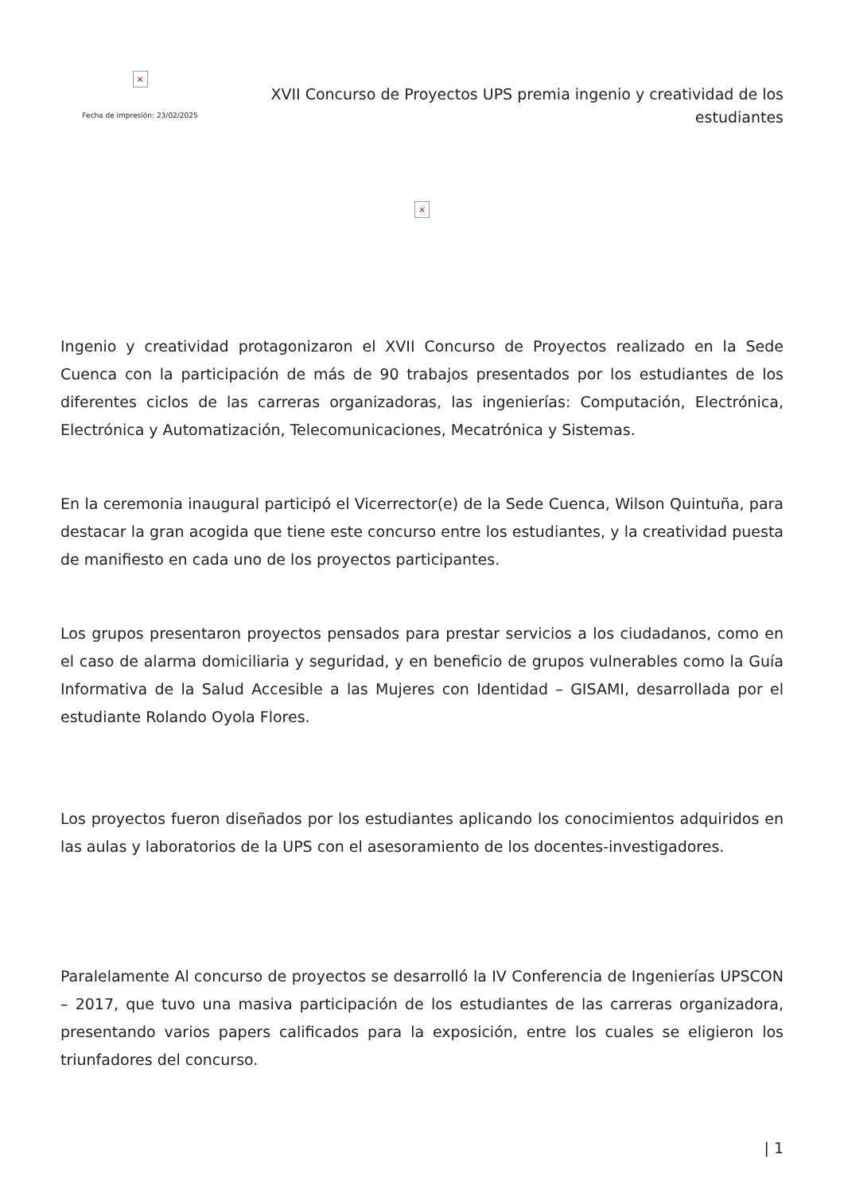×
Fecha de impresión: 23/02/2025
XVII Concurso de Proyectos UPS premia ingenio y creatividad de los estudiantes
×
Ingenio y creatividad protagonizaron el XVII Concurso de Proyectos realizado en la Sede Cuenca con la participación de más de 90 trabajos presentados por los estudiantes de los diferentes ciclos de las carreras organizadoras, las ingenierías: Computación, Electrónica, Electrónica y Automatización, Telecomunicaciones, Mecatrónica y Sistemas.
En la ceremonia inaugural participó el Vicerrector(e) de la Sede Cuenca, Wilson Quintuña, para destacar la gran acogida que tiene este concurso entre los estudiantes, y la creatividad puesta de manifiesto en cada uno de los proyectos participantes.
Los grupos presentaron proyectos pensados para prestar servicios a los ciudadanos, como en el caso de alarma domiciliaria y seguridad, y en beneficio de grupos vulnerables como la Guía Informativa de la Salud Accesible a las Mujeres con Identidad – GISAMI, desarrollada por el estudiante Rolando Oyola Flores.
Los proyectos fueron diseñados por los estudiantes aplicando los conocimientos adquiridos en las aulas y laboratorios de la UPS con el asesoramiento de los docentes-investigadores.
Paralelamente Al concurso de proyectos se desarrolló la IV Conferencia de Ingenierías UPSCON – 2017, que tuvo una masiva participación de los estudiantes de las carreras organizadora, presentando varios papers calificados para la exposición, entre los cuales se eligieron los triunfadores del concurso.
| 1